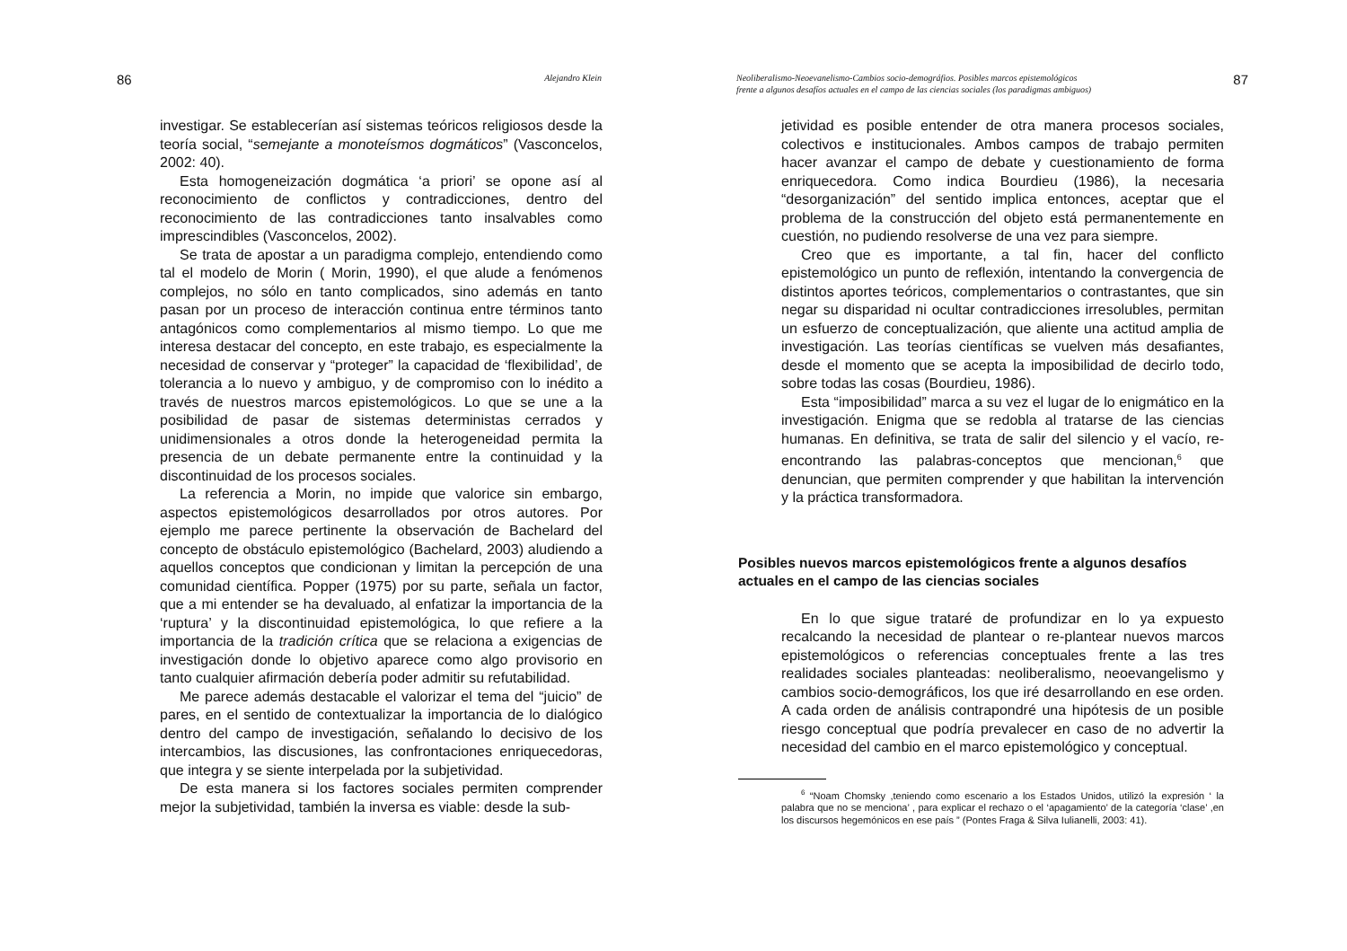86 Alejandro Klein
investigar. Se establecerían así sistemas teóricos religiosos desde la teoría social, “semejante a monoteísmos dogmáticos” (Vasconcelos, 2002: 40).
Esta homogeneización dogmática ‘a priori’ se opone así al reconocimiento de conflictos y contradicciones, dentro del reconocimiento de las contradicciones tanto insalvables como imprescindibles (Vasconcelos, 2002).
Se trata de apostar a un paradigma complejo, entendiendo como tal el modelo de Morin ( Morin, 1990), el que alude a fenómenos complejos, no sólo en tanto complicados, sino además en tanto pasan por un proceso de interacción continua entre términos tanto antagónicos como complementarios al mismo tiempo. Lo que me interesa destacar del concepto, en este trabajo, es especialmente la necesidad de conservar y “proteger” la capacidad de ‘flexibilidad’, de tolerancia a lo nuevo y ambiguo, y de compromiso con lo inédito a través de nuestros marcos epistemológicos. Lo que se une a la posibilidad de pasar de sistemas deterministas cerrados y unidimensionales a otros donde la heterogeneidad permita la presencia de un debate permanente entre la continuidad y la discontinuidad de los procesos sociales.
La referencia a Morin, no impide que valorice sin embargo, aspectos epistemológicos desarrollados por otros autores. Por ejemplo me parece pertinente la observación de Bachelard del concepto de obstáculo epistemológico (Bachelard, 2003) aludiendo a aquellos conceptos que condicionan y limitan la percepción de una comunidad científica. Popper (1975) por su parte, señala un factor, que a mi entender se ha devaluado, al enfatizar la importancia de la ‘ruptura’ y la discontinuidad epistemológica, lo que refiere a la importancia de la tradición crítica que se relaciona a exigencias de investigación donde lo objetivo aparece como algo provisorio en tanto cualquier afirmación debería poder admitir su refutabilidad.
Me parece además destacable el valorizar el tema del “juicio” de pares, en el sentido de contextualizar la importancia de lo dialógico dentro del campo de investigación, señalando lo decisivo de los intercambios, las discusiones, las confrontaciones enriquecedoras, que integra y se siente interpelada por la subjetividad.
De esta manera si los factores sociales permiten comprender mejor la subjetividad, también la inversa es viable: desde la sub-
Neoliberalismo-Neoevanelismo-Cambios socio-demográfios. Posibles marcos epistemológicos
frente a algunos desafíos actuales en el campo de las ciencias sociales (los paradigmas ambiguos) 87
jetividad es posible entender de otra manera procesos sociales, colectivos e institucionales. Ambos campos de trabajo permiten hacer avanzar el campo de debate y cuestionamiento de forma enriquecedora. Como indica Bourdieu (1986), la necesaria “desorganización” del sentido implica entonces, aceptar que el problema de la construcción del objeto está permanentemente en cuestión, no pudiendo resolverse de una vez para siempre.
Creo que es importante, a tal fin, hacer del conflicto epistemológico un punto de reflexión, intentando la convergencia de distintos aportes teóricos, complementarios o contrastantes, que sin negar su disparidad ni ocultar contradicciones irresolubles, permitan un esfuerzo de conceptualización, que aliente una actitud amplia de investigación. Las teorías científicas se vuelven más desafiantes, desde el momento que se acepta la imposibilidad de decirlo todo, sobre todas las cosas (Bourdieu, 1986).
Esta “imposibilidad” marca a su vez el lugar de lo enigmático en la investigación. Enigma que se redobla al tratarse de las ciencias humanas. En definitiva, se trata de salir del silencio y el vacío, re-encontrando las palabras-conceptos que mencionan,<sup>6</sup> que denuncian, que permiten comprender y que habilitan la intervención y la práctica transformadora.
Posibles nuevos marcos epistemológicos frente a algunos desafíos actuales en el campo de las ciencias sociales
En lo que sigue trataré de profundizar en lo ya expuesto recalcando la necesidad de plantear o re-plantear nuevos marcos epistemológicos o referencias conceptuales frente a las tres realidades sociales planteadas: neoliberalismo, neoevangelismo y cambios socio-demográficos, los que iré desarrollando en ese orden. A cada orden de análisis contrapondré una hipótesis de un posible riesgo conceptual que podría prevalecer en caso de no advertir la necesidad del cambio en el marco epistemológico y conceptual.
<sup>6</sup> “Noam Chomsky ,teniendo como escenario a los Estados Unidos, utilizó la expresión ‘ la palabra que no se menciona’ , para explicar el rechazo o el ‘apagamiento’ de la categoría ‘clase’ ,en los discursos hegemónicos en ese país ” (Pontes Fraga & Silva Iulianelli, 2003: 41).